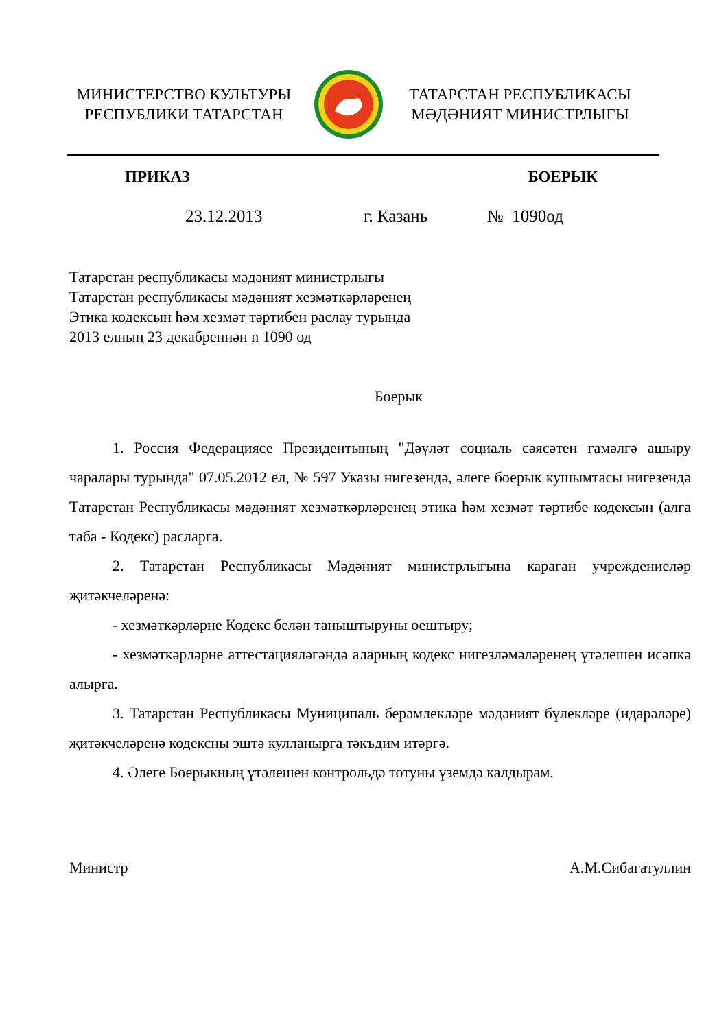МИНИСТЕРСТВО КУЛЬТУРЫ
РЕСПУБЛИКИ ТАТАРСТАН
ТАТАРСТАН РЕСПУБЛИКАСЫ
МӘДӘНИЯТ МИНИСТРЛЫГЫ
ПРИКАЗ БОЕРЫК
23.12.2013 г. Казань № 1090од
Татарстан республикасы мәдәният министрлыгы
Татарстан республикасы мәдәният хезмәткәрләренең
Этика кодексын һәм хезмәт тәртибен раслау турында
2013 елның 23 декабреннән n 1090 од
Боерык
1. Россия Федерациясе Президентының "Дәүләт социаль сәясәтен гамәлгә ашыру чаралары турында" 07.05.2012 ел, № 597 Указы нигезендә, әлеге боерык кушымтасы нигезендә Татарстан Республикасы мәдәният хезмәткәрләренең этика һәм хезмәт тәртибе кодексын (алга таба - Кодекс) расларга.
2. Татарстан Республикасы Мәдәният министрлыгына караган учреждениеләр җитәкчеләренә:
- хезмәткәрләрне Кодекс белән таныштыруны оештыру;
- хезмәткәрләрне аттестацияләгәндә аларның кодекс нигезләмәләренең үтәлешен исәпкә алырга.
3. Татарстан Республикасы Муниципаль берәмлекләре мәдәният бүлекләре (идарәләре) җитәкчеләренә кодексны эштә кулланырга тәкъдим итәргә.
4. Әлеге Боерыкның үтәлешен контрольдә тотуны үземдә калдырам.
Министр А.М.Сибагатуллин